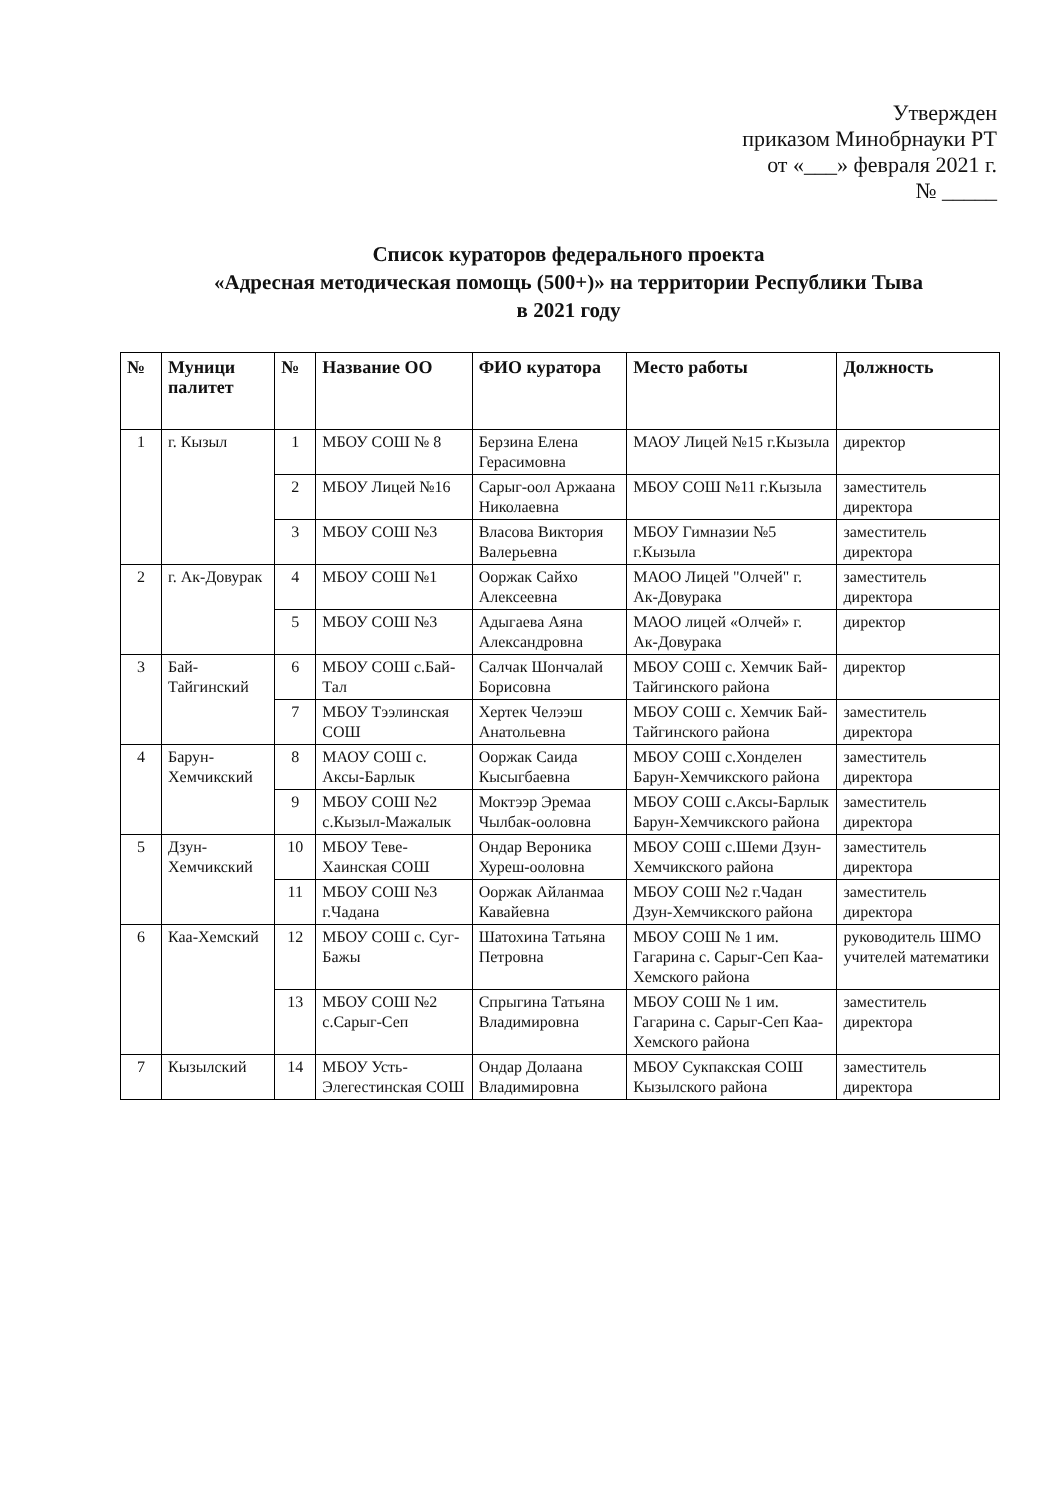Утвержден
приказом Минобрнауки РТ
от «___» февраля 2021 г.
№ _____
Список кураторов федерального проекта
«Адресная методическая помощь (500+)» на территории Республики Тыва
в 2021 году
| № | Муници палитет | № | Название ОО | ФИО куратора | Место работы | Должность |
| --- | --- | --- | --- | --- | --- | --- |
| 1 | г. Кызыл | 1 | МБОУ СОШ № 8 | Берзина Елена Герасимовна | МАОУ Лицей №15 г.Кызыла | директор |
| | | 2 | МБОУ Лицей №16 | Сарыг-оол Аржаана Николаевна | МБОУ СОШ №11 г.Кызыла | заместитель директора |
| | | 3 | МБОУ СОШ №3 | Власова Виктория Валерьевна | МБОУ Гимназии №5 г.Кызыла | заместитель директора |
| 2 | г. Ак-Довурак | 4 | МБОУ СОШ №1 | Ооржак Сайхо Алексеевна | МАОО Лицей "Олчей" г. Ак-Довурака | заместитель директора |
| | | 5 | МБОУ СОШ №3 | Адыгаева Аяна Александровна | МАОО лицей «Олчей» г. Ак-Довурака | директор |
| 3 | Бай-Тайгинский | 6 | МБОУ СОШ с.Бай-Тал | Салчак Шончалай Борисовна | МБОУ СОШ с. Хемчик Бай-Тайгинского района | директор |
| | | 7 | МБОУ Тээлинская СОШ | Хертек Челээш Анатольевна | МБОУ СОШ с. Хемчик Бай-Тайгинского района | заместитель директора |
| 4 | Барун-Хемчикский | 8 | МАОУ СОШ с. Аксы-Барлык | Ооржак Саида Кысыгбаевна | МБОУ СОШ с.Хонделен Барун-Хемчикского района | заместитель директора |
| | | 9 | МБОУ СОШ №2 с.Кызыл-Мажалык | Моктээр Эремаа Чылбак-ооловна | МБОУ СОШ с.Аксы-Барлык Барун-Хемчикского района | заместитель директора |
| 5 | Дзун-Хемчикский | 10 | МБОУ Теве-Хаинская СОШ | Ондар Вероника Хуреш-ооловна | МБОУ СОШ с.Шеми Дзун-Хемчикского района | заместитель директора |
| | | 11 | МБОУ СОШ №3 г.Чадана | Ооржак Айланмаа Кавайевна | МБОУ СОШ №2 г.Чадан Дзун-Хемчикского района | заместитель директора |
| 6 | Каа-Хемский | 12 | МБОУ СОШ с. Суг-Бажы | Шатохина Татьяна Петровна | МБОУ СОШ № 1 им. Гагарина с. Сарыг-Сеп Каа-Хемского района | руководитель ШМО учителей математики |
| | | 13 | МБОУ СОШ №2 с.Сарыг-Сеп | Спрыгина Татьяна Владимировна | МБОУ СОШ № 1 им. Гагарина с. Сарыг-Сеп Каа-Хемского района | заместитель директора |
| 7 | Кызылский | 14 | МБОУ Усть-Элегестинская СОШ | Ондар Долаана Владимировна | МБОУ Сукпакская СОШ Кызылского района | заместитель директора |